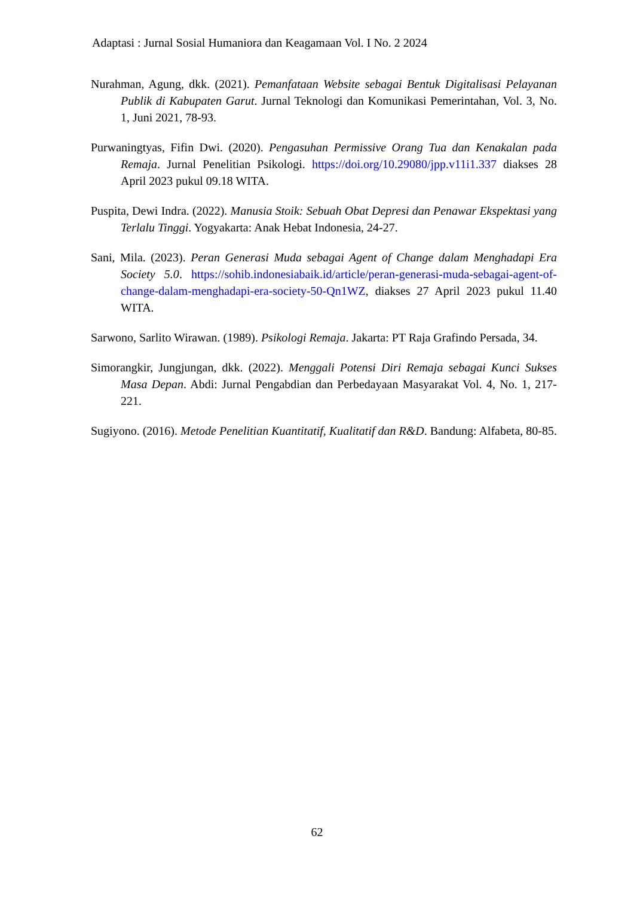Adaptasi : Jurnal Sosial Humaniora dan Keagamaan Vol. I No. 2 2024
Nurahman, Agung, dkk. (2021). Pemanfataan Website sebagai Bentuk Digitalisasi Pelayanan Publik di Kabupaten Garut. Jurnal Teknologi dan Komunikasi Pemerintahan, Vol. 3, No. 1, Juni 2021, 78-93.
Purwaningtyas, Fifin Dwi. (2020). Pengasuhan Permissive Orang Tua dan Kenakalan pada Remaja. Jurnal Penelitian Psikologi. https://doi.org/10.29080/jpp.v11i1.337 diakses 28 April 2023 pukul 09.18 WITA.
Puspita, Dewi Indra. (2022). Manusia Stoik: Sebuah Obat Depresi dan Penawar Ekspektasi yang Terlalu Tinggi. Yogyakarta: Anak Hebat Indonesia, 24-27.
Sani, Mila. (2023). Peran Generasi Muda sebagai Agent of Change dalam Menghadapi Era Society 5.0. https://sohib.indonesiabaik.id/article/peran-generasi-muda-sebagai-agent-of-change-dalam-menghadapi-era-society-50-Qn1WZ, diakses 27 April 2023 pukul 11.40 WITA.
Sarwono, Sarlito Wirawan. (1989). Psikologi Remaja. Jakarta: PT Raja Grafindo Persada, 34.
Simorangkir, Jungjungan, dkk. (2022). Menggali Potensi Diri Remaja sebagai Kunci Sukses Masa Depan. Abdi: Jurnal Pengabdian dan Perbedayaan Masyarakat Vol. 4, No. 1, 217-221.
Sugiyono. (2016). Metode Penelitian Kuantitatif, Kualitatif dan R&D. Bandung: Alfabeta, 80-85.
62